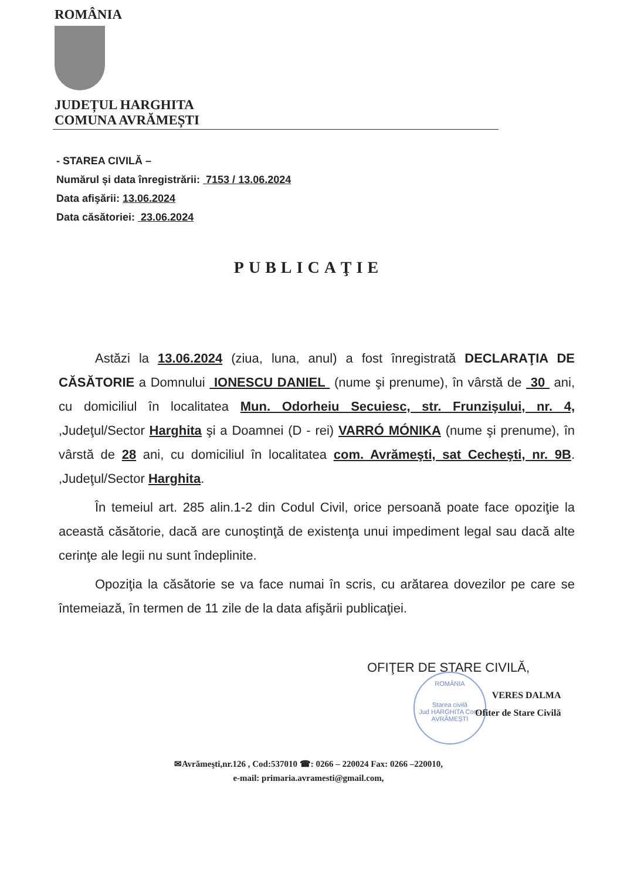ROMÂNIA
JUDEȚUL HARGHITA
COMUNA AVRĂMEȘTI
- STAREA CIVILĂ –
Numărul și data înregistrării: 7153 / 13.06.2024
Data afişării: 13.06.2024
Data căsătoriei: 23.06.2024
PUBLICAŢIE
Astăzi la 13.06.2024 (ziua, luna, anul) a fost înregistrată DECLARAŢIA DE CĂSĂTORIE a Domnului IONESCU DANIEL (nume şi prenume), în vârstă de 30 ani, cu domiciliul în localitatea Mun. Odorheiu Secuiesc, str. Frunzişului, nr. 4, ,Judeţul/Sector Harghita şi a Doamnei (D - rei) VARRÓ MÓNIKA (nume şi prenume), în vârstă de 28 ani, cu domiciliul în localitatea com. Avrămeşti, sat Cecheşti, nr. 9B. ,Judeţul/Sector Harghita.
În temeiul art. 285 alin.1-2 din Codul Civil, orice persoană poate face opoziţie la această căsătorie, dacă are cunoştinţă de existenţa unui impediment legal sau dacă alte cerinţe ale legii nu sunt îndeplinite.
Opoziţia la căsătorie se va face numai în scris, cu arătarea dovezilor pe care se întemeiază, în termen de 11 zile de la data afişării publicaţiei.
OFIŢER DE STARE CIVILĂ,
ROMÂNIA
Starea civilă
Jud HARGHITA Com. AVRĂMEȘTI
VERES DALMA
Ofiter de Stare Civilă
✉Avrămeşti,nr.126 , Cod:537010 ☎: 0266 – 220024 Fax: 0266 –220010,
e-mail: primaria.avramesti@gmail.com,